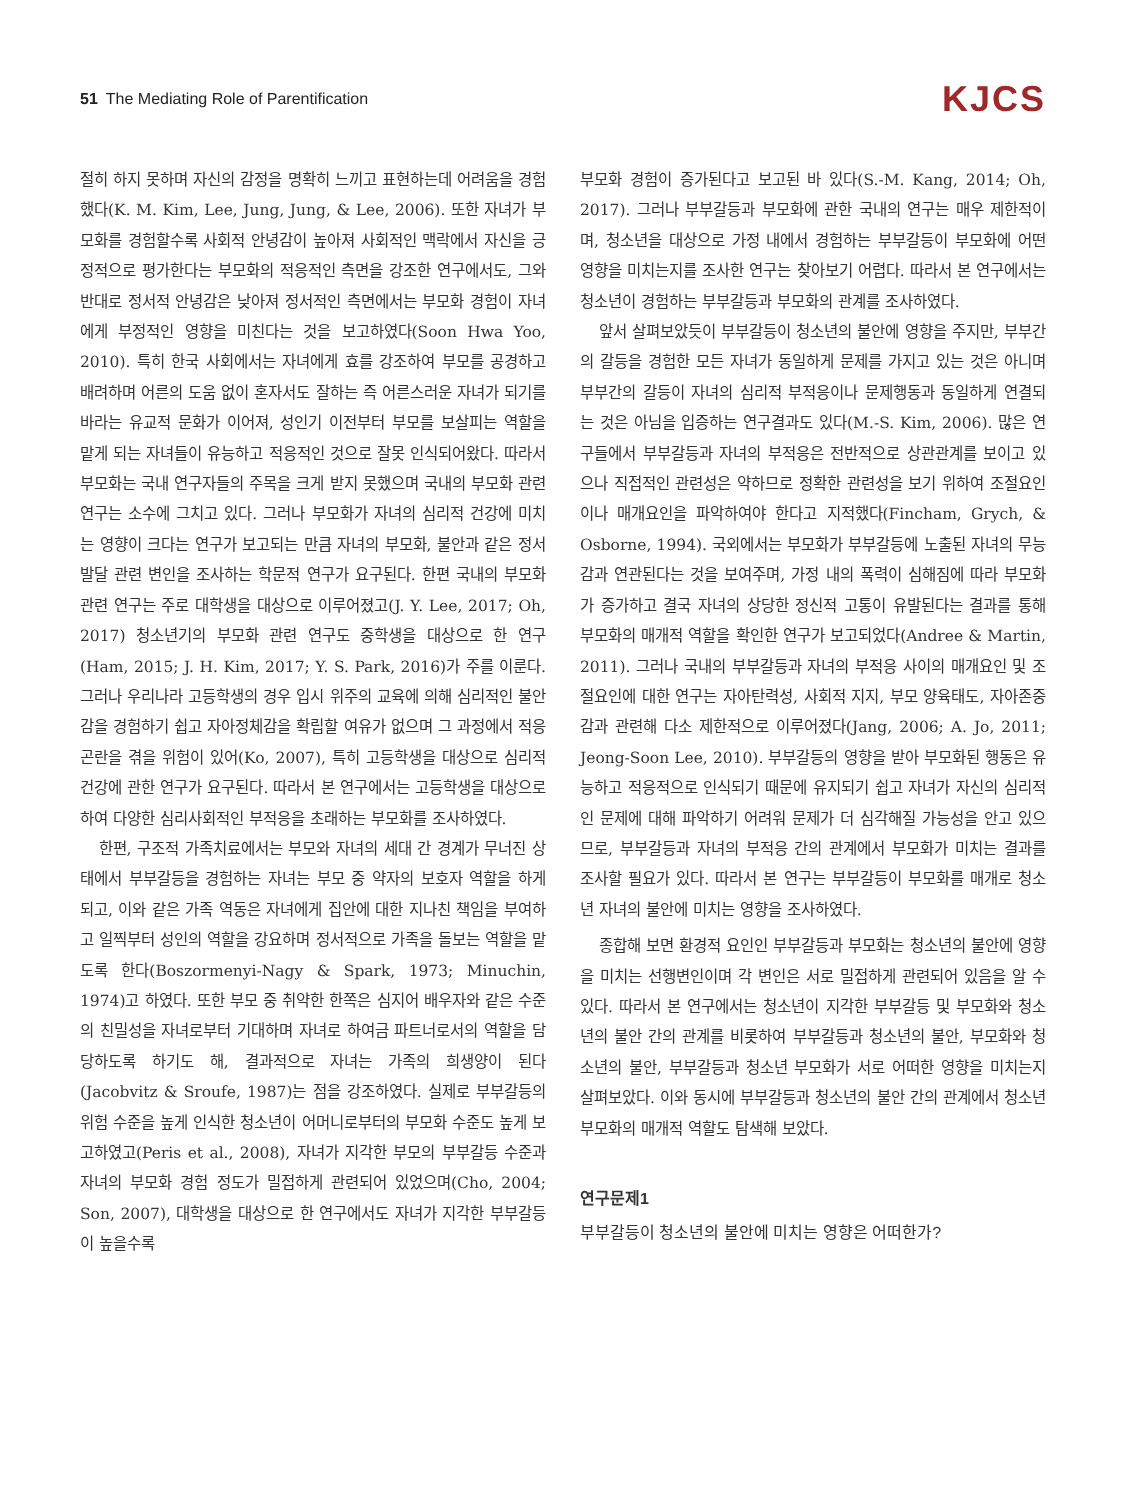51 The Mediating Role of Parentification
KJCS
절히 하지 못하며 자신의 감정을 명확히 느끼고 표현하는데 어려움을 경험했다(K. M. Kim, Lee, Jung, Jung, & Lee, 2006). 또한 자녀가 부모화를 경험할수록 사회적 안녕감이 높아져 사회적인 맥락에서 자신을 긍정적으로 평가한다는 부모화의 적응적인 측면을 강조한 연구에서도, 그와 반대로 정서적 안녕감은 낮아져 정서적인 측면에서는 부모화 경험이 자녀에게 부정적인 영향을 미친다는 것을 보고하였다(Soon Hwa Yoo, 2010). 특히 한국 사회에서는 자녀에게 효를 강조하여 부모를 공경하고 배려하며 어른의 도움 없이 혼자서도 잘하는 즉 어른스러운 자녀가 되기를 바라는 유교적 문화가 이어져, 성인기 이전부터 부모를 보살피는 역할을 맡게 되는 자녀들이 유능하고 적응적인 것으로 잘못 인식되어왔다. 따라서 부모화는 국내 연구자들의 주목을 크게 받지 못했으며 국내의 부모화 관련 연구는 소수에 그치고 있다. 그러나 부모화가 자녀의 심리적 건강에 미치는 영향이 크다는 연구가 보고되는 만큼 자녀의 부모화, 불안과 같은 정서발달 관련 변인을 조사하는 학문적 연구가 요구된다. 한편 국내의 부모화 관련 연구는 주로 대학생을 대상으로 이루어졌고(J. Y. Lee, 2017; Oh, 2017) 청소년기의 부모화 관련 연구도 중학생을 대상으로 한 연구(Ham, 2015; J. H. Kim, 2017; Y. S. Park, 2016)가 주를 이룬다. 그러나 우리나라 고등학생의 경우 입시 위주의 교육에 의해 심리적인 불안감을 경험하기 쉽고 자아정체감을 확립할 여유가 없으며 그 과정에서 적응 곤란을 겪을 위험이 있어(Ko, 2007), 특히 고등학생을 대상으로 심리적 건강에 관한 연구가 요구된다. 따라서 본 연구에서는 고등학생을 대상으로 하여 다양한 심리사회적인 부적응을 초래하는 부모화를 조사하였다.
한편, 구조적 가족치료에서는 부모와 자녀의 세대 간 경계가 무너진 상태에서 부부갈등을 경험하는 자녀는 부모 중 약자의 보호자 역할을 하게 되고, 이와 같은 가족 역동은 자녀에게 집안에 대한 지나친 책임을 부여하고 일찍부터 성인의 역할을 강요하며 정서적으로 가족을 돌보는 역할을 맡도록 한다(Boszormenyi-Nagy & Spark, 1973; Minuchin, 1974)고 하였다. 또한 부모 중 취약한 한쪽은 심지어 배우자와 같은 수준의 친밀성을 자녀로부터 기대하며 자녀로 하여금 파트너로서의 역할을 담당하도록 하기도 해, 결과적으로 자녀는 가족의 희생양이 된다(Jacobvitz & Sroufe, 1987)는 점을 강조하였다. 실제로 부부갈등의 위험 수준을 높게 인식한 청소년이 어머니로부터의 부모화 수준도 높게 보고하였고(Peris et al., 2008), 자녀가 지각한 부모의 부부갈등 수준과 자녀의 부모화 경험 정도가 밀접하게 관련되어 있었으며(Cho, 2004; Son, 2007), 대학생을 대상으로 한 연구에서도 자녀가 지각한 부부갈등이 높을수록
부모화 경험이 증가된다고 보고된 바 있다(S.-M. Kang, 2014; Oh, 2017). 그러나 부부갈등과 부모화에 관한 국내의 연구는 매우 제한적이며, 청소년을 대상으로 가정 내에서 경험하는 부부갈등이 부모화에 어떤 영향을 미치는지를 조사한 연구는 찾아보기 어렵다. 따라서 본 연구에서는 청소년이 경험하는 부부갈등과 부모화의 관계를 조사하였다.
앞서 살펴보았듯이 부부갈등이 청소년의 불안에 영향을 주지만, 부부간의 갈등을 경험한 모든 자녀가 동일하게 문제를 가지고 있는 것은 아니며 부부간의 갈등이 자녀의 심리적 부적응이나 문제행동과 동일하게 연결되는 것은 아님을 입증하는 연구결과도 있다(M.-S. Kim, 2006). 많은 연구들에서 부부갈등과 자녀의 부적응은 전반적으로 상관관계를 보이고 있으나 직접적인 관련성은 약하므로 정확한 관련성을 보기 위하여 조절요인이나 매개요인을 파악하여야 한다고 지적했다(Fincham, Grych, & Osborne, 1994). 국외에서는 부모화가 부부갈등에 노출된 자녀의 무능감과 연관된다는 것을 보여주며, 가정 내의 폭력이 심해짐에 따라 부모화가 증가하고 결국 자녀의 상당한 정신적 고통이 유발된다는 결과를 통해 부모화의 매개적 역할을 확인한 연구가 보고되었다(Andree & Martin, 2011). 그러나 국내의 부부갈등과 자녀의 부적응 사이의 매개요인 및 조절요인에 대한 연구는 자아탄력성, 사회적 지지, 부모 양육태도, 자아존중감과 관련해 다소 제한적으로 이루어졌다(Jang, 2006; A. Jo, 2011; Jeong-Soon Lee, 2010). 부부갈등의 영향을 받아 부모화된 행동은 유능하고 적응적으로 인식되기 때문에 유지되기 쉽고 자녀가 자신의 심리적인 문제에 대해 파악하기 어려워 문제가 더 심각해질 가능성을 안고 있으므로, 부부갈등과 자녀의 부적응 간의 관계에서 부모화가 미치는 결과를 조사할 필요가 있다. 따라서 본 연구는 부부갈등이 부모화를 매개로 청소년 자녀의 불안에 미치는 영향을 조사하였다.
종합해 보면 환경적 요인인 부부갈등과 부모화는 청소년의 불안에 영향을 미치는 선행변인이며 각 변인은 서로 밀접하게 관련되어 있음을 알 수 있다. 따라서 본 연구에서는 청소년이 지각한 부부갈등 및 부모화와 청소년의 불안 간의 관계를 비롯하여 부부갈등과 청소년의 불안, 부모화와 청소년의 불안, 부부갈등과 청소년 부모화가 서로 어떠한 영향을 미치는지 살펴보았다. 이와 동시에 부부갈등과 청소년의 불안 간의 관계에서 청소년 부모화의 매개적 역할도 탐색해 보았다.
연구문제1
부부갈등이 청소년의 불안에 미치는 영향은 어떠한가?